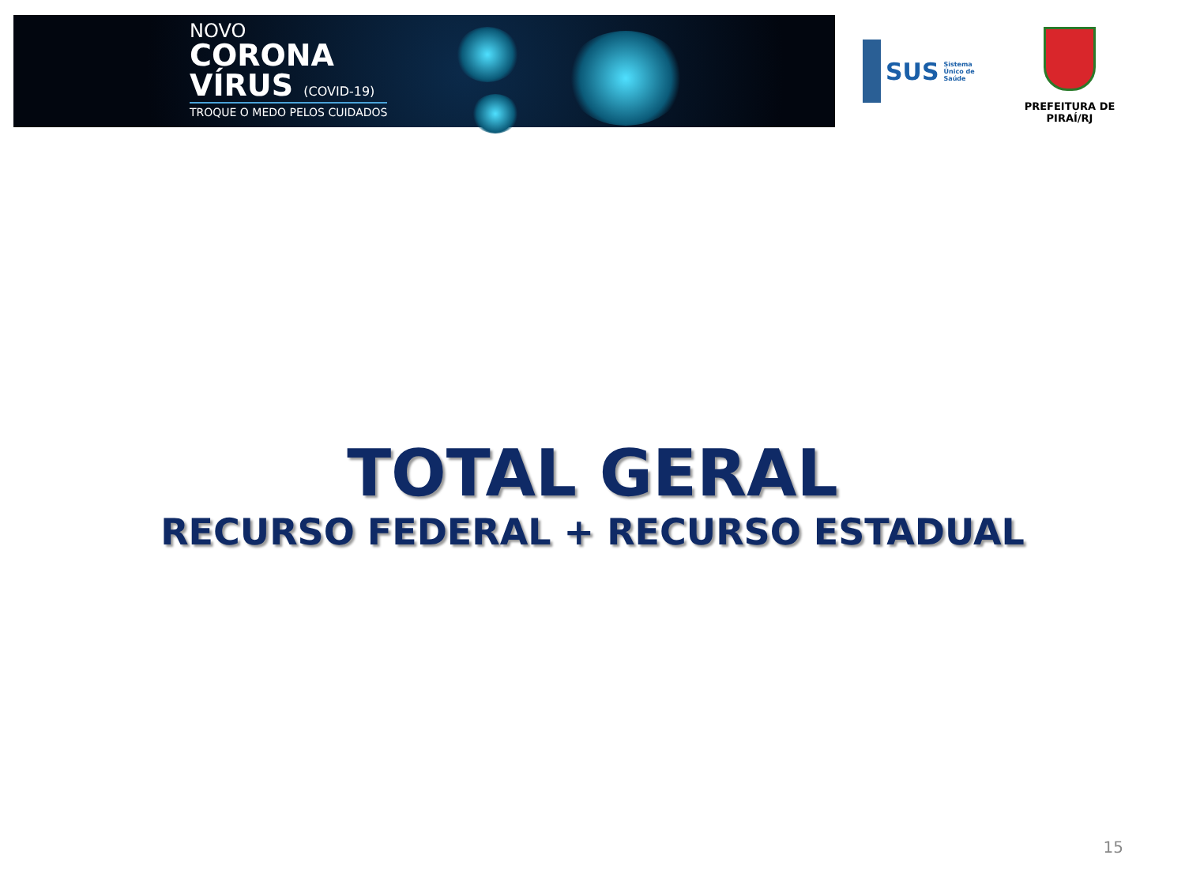NOVO
CORONA
VÍRUS (COVID-19)
TROQUE O MEDO PELOS CUIDADOS
SUS Sistema Único de Saúde
PREFEITURA DE PIRAÍ/RJ
TOTAL GERAL
RECURSO FEDERAL + RECURSO ESTADUAL
15